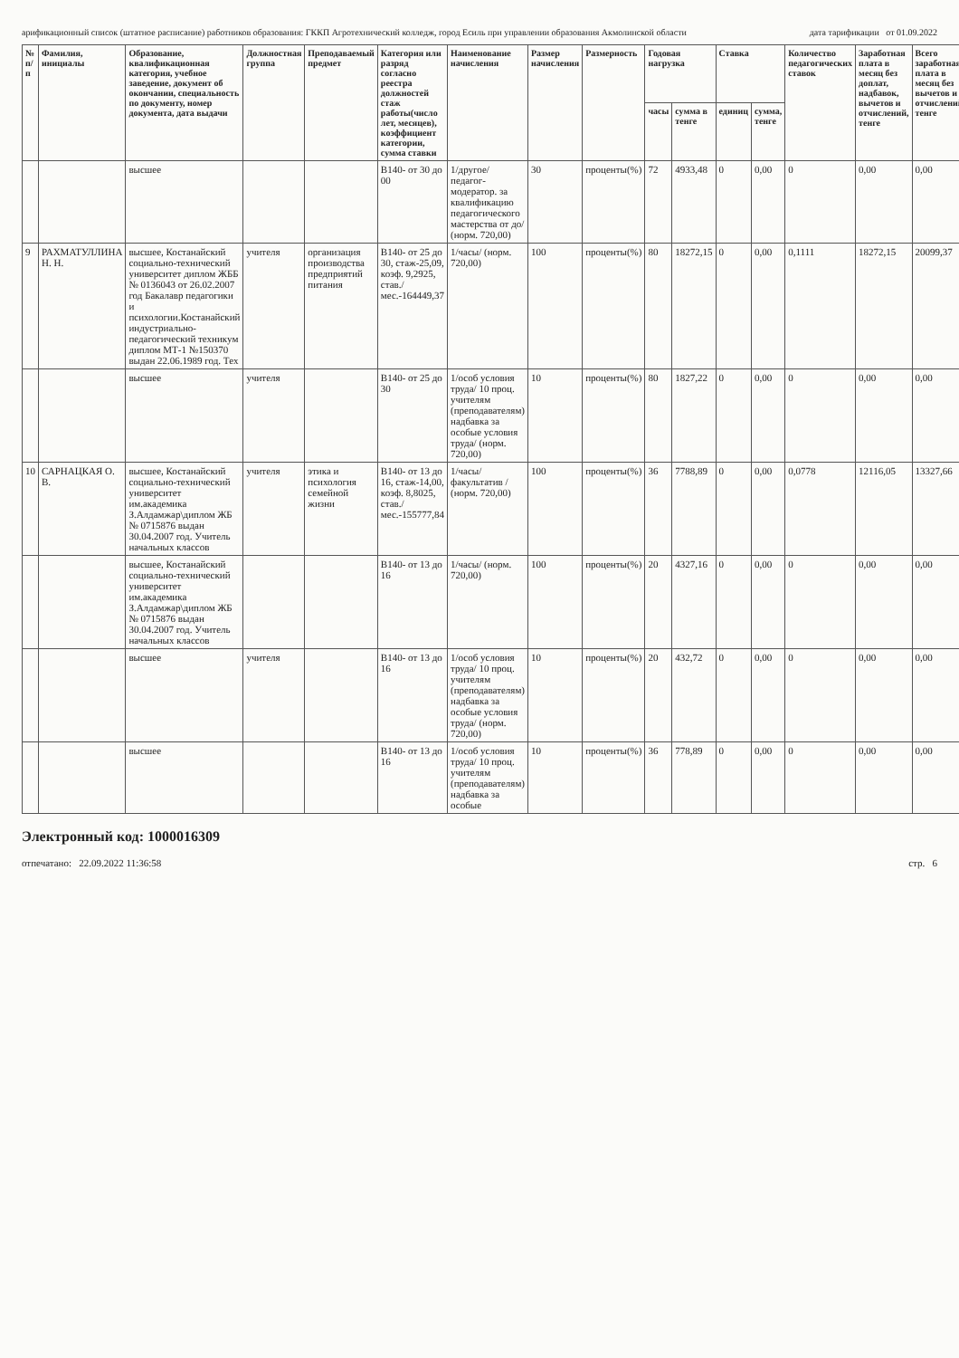арификационный список (штатное расписание) работников образования: ГККП Агротехнический колледж, город Есиль при управлении образования Акмолинской области дата тарификации от 01.09.2022
| № п/п | Фамилия, инициалы | Образование, квалификационная категория, учебное заведение, документ об окончании, специальность по документу, номер документа, дата выдачи | Должностная группа | Преподаваемый предмет | Категория или разряд согласно реестра должностей стаж работы(число лет, месяцев), коэффициент категории, сумма ставки | Наименование начисления | Размер начисления | Размерность | Годовая нагрузка | | Ставка | | Количество педагогических ставок | Заработная плата в месяц без доплат, надбавок, вычетов и отчислений, тенге | Всего заработная плата в месяц без вычетов и отчислений тенге |
| --- | --- | --- | --- | --- | --- | --- | --- | --- | --- | --- | --- | --- | --- | --- | --- |
| | | | | | | | | | часы | сумма в тенге | единиц | сумма, тенге | | | |
| | | высшее | | | B140- от 30 до 00 | 1/другое/ педагог-модератор. за квалификацию педагогического мастерства от до/ (норм. 720,00) | 30 | проценты(%) | 72 | 4933,48 | 0 | 0,00 | 0 | 0,00 | 0,00 |
| 9 | РАХМАТУЛЛИНА Н. Н. | высшее, Костанайский социально-технический университет диплом ЖББ № 0136043 от 26.02.2007 год Бакалавр педагогики и психологии.Костанайский индустриально-педагогический техникум диплом МТ-1 №150370 выдан 22.06.1989 год. Тех | учителя | организация производства предприятий питания | B140- от 25 до 30, стаж-25,09, коэф. 9,2925, став./мес.-164449,37 | 1/часы/ (норм. 720,00) | 100 | проценты(%) | 80 | 18272,15 | 0 | 0,00 | 0,1111 | 18272,15 | 20099,37 |
| | | высшее | учителя | | B140- от 25 до 30 | 1/особ условия труда/ 10 проц. учителям (преподавателям) надбавка за особые условия труда/ (норм. 720,00) | 10 | проценты(%) | 80 | 1827,22 | 0 | 0,00 | 0 | 0,00 | 0,00 |
| 10 | САРНАЦКАЯ О. В. | высшее, Костанайский социально-технический университет им.академика З.Алдамжар\диплом ЖБ № 0715876 выдан 30.04.2007 год. Учитель начальных классов | учителя | этика и психология семейной жизни | B140- от 13 до 16, стаж-14,00, коэф. 8,8025, став./мес.-155777,84 | 1/часы/ факультатив / (норм. 720,00) | 100 | проценты(%) | 36 | 7788,89 | 0 | 0,00 | 0,0778 | 12116,05 | 13327,66 |
| | | высшее, Костанайский социально-технический университет им.академика З.Алдамжар\диплом ЖБ № 0715876 выдан 30.04.2007 год. Учитель начальных классов | | | B140- от 13 до 16 | 1/часы/ (норм. 720,00) | 100 | проценты(%) | 20 | 4327,16 | 0 | 0,00 | 0 | 0,00 | 0,00 |
| | | высшее | учителя | | B140- от 13 до 16 | 1/особ условия труда/ 10 проц. учителям (преподавателям) надбавка за особые условия труда/ (норм. 720,00) | 10 | проценты(%) | 20 | 432,72 | 0 | 0,00 | 0 | 0,00 | 0,00 |
| | | высшее | | | B140- от 13 до 16 | 1/особ условия труда/ 10 проц. учителям (преподавателям) надбавка за особые | 10 | проценты(%) | 36 | 778,89 | 0 | 0,00 | 0 | 0,00 | 0,00 |
Электронный код: 1000016309
отпечатано: 22.09.2022 11:36:58 стр. 6